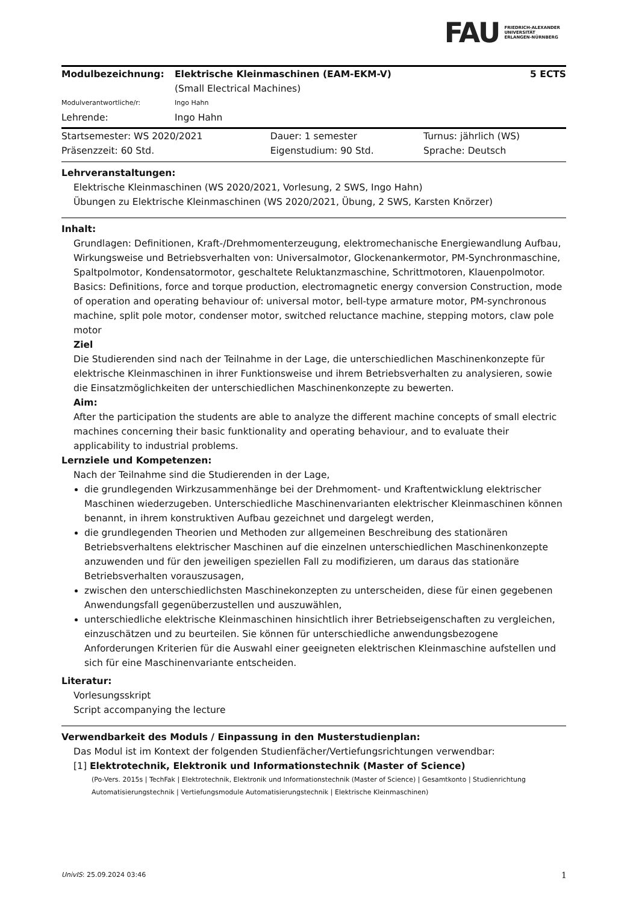FAU FRIEDRICH-ALEXANDER
UNIVERSITÄT
ERLANGEN-NÜRNBERG
| Modulbezeichnung: | Elektrische Kleinmaschinen (EAM-EKM-V) (Small Electrical Machines) | 5 ECTS |
| Modulverantwortliche/r: | Ingo Hahn | |
| Lehrende: | Ingo Hahn | |
| Startsemester: WS 2020/2021 | Dauer: 1 semester | Turnus: jährlich (WS) |
| Präsenzzeit: 60 Std. | Eigenstudium: 90 Std. | Sprache: Deutsch |
Lehrveranstaltungen:
Elektrische Kleinmaschinen (WS 2020/2021, Vorlesung, 2 SWS, Ingo Hahn)
Übungen zu Elektrische Kleinmaschinen (WS 2020/2021, Übung, 2 SWS, Karsten Knörzer)
Inhalt:
Grundlagen: Definitionen, Kraft-/Drehmomenterzeugung, elektromechanische Energiewandlung Aufbau, Wirkungsweise und Betriebsverhalten von: Universalmotor, Glockenankermotor, PM-Synchronmaschine, Spaltpolmotor, Kondensatormotor, geschaltete Reluktanzmaschine, Schrittmotoren, Klauenpolmotor.
Basics: Definitions, force and torque production, electromagnetic energy conversion Construction, mode of operation and operating behaviour of: universal motor, bell-type armature motor, PM-synchronous machine, split pole motor, condenser motor, switched reluctance machine, stepping motors, claw pole motor
Ziel
Die Studierenden sind nach der Teilnahme in der Lage, die unterschiedlichen Maschinenkonzepte für elektrische Kleinmaschinen in ihrer Funktionsweise und ihrem Betriebsverhalten zu analysieren, sowie die Einsatzmöglichkeiten der unterschiedlichen Maschinenkonzepte zu bewerten.
Aim:
After the participation the students are able to analyze the different machine concepts of small electric machines concerning their basic funktionality and operating behaviour, and to evaluate their applicability to industrial problems.
Lernziele und Kompetenzen:
Nach der Teilnahme sind die Studierenden in der Lage,
die grundlegenden Wirkzusammenhänge bei der Drehmoment- und Kraftentwicklung elektrischer Maschinen wiederzugeben. Unterschiedliche Maschinenvarianten elektrischer Kleinmaschinen können benannt, in ihrem konstruktiven Aufbau gezeichnet und dargelegt werden,
die grundlegenden Theorien und Methoden zur allgemeinen Beschreibung des stationären Betriebsverhaltens elektrischer Maschinen auf die einzelnen unterschiedlichen Maschinenkonzepte anzuwenden und für den jeweiligen speziellen Fall zu modifizieren, um daraus das stationäre Betriebsverhalten vorauszusagen,
zwischen den unterschiedlichsten Maschinekonzepten zu unterscheiden, diese für einen gegebenen Anwendungsfall gegenüberzustellen und auszuwählen,
unterschiedliche elektrische Kleinmaschinen hinsichtlich ihrer Betriebseigenschaften zu vergleichen, einzuschätzen und zu beurteilen. Sie können für unterschiedliche anwendungsbezogene Anforderungen Kriterien für die Auswahl einer geeigneten elektrischen Kleinmaschine aufstellen und sich für eine Maschinenvariante entscheiden.
Literatur:
Vorlesungsskript
Script accompanying the lecture
Verwendbarkeit des Moduls / Einpassung in den Musterstudienplan:
Das Modul ist im Kontext der folgenden Studienfächer/Vertiefungsrichtungen verwendbar:
[1] Elektrotechnik, Elektronik und Informationstechnik (Master of Science)
(Po-Vers. 2015s | TechFak | Elektrotechnik, Elektronik und Informationstechnik (Master of Science) | Gesamtkonto | Studienrichtung Automatisierungstechnik | Vertiefungsmodule Automatisierungstechnik | Elektrische Kleinmaschinen)
UnivIS: 25.09.2024 03:46 1